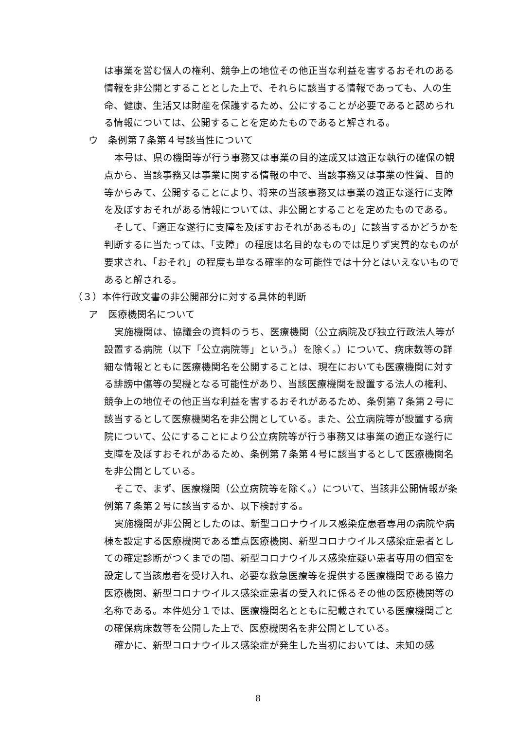は事業を営む個人の権利、競争上の地位その他正当な利益を害するおそれのある情報を非公開とすることとした上で、それらに該当する情報であっても、人の生命、健康、生活又は財産を保護するため、公にすることが必要であると認められる情報については、公開することを定めたものであると解される。
ウ　条例第７条第４号該当性について
本号は、県の機関等が行う事務又は事業の目的達成又は適正な執行の確保の観点から、当該事務又は事業に関する情報の中で、当該事務又は事業の性質、目的等からみて、公開することにより、将来の当該事務又は事業の適正な遂行に支障を及ぼすおそれがある情報については、非公開とすることを定めたものである。
そして、「適正な遂行に支障を及ぼすおそれがあるもの」に該当するかどうかを判断するに当たっては、「支障」の程度は名目的なものでは足りず実質的なものが要求され、「おそれ」の程度も単なる確率的な可能性では十分とはいえないものであると解される。
（３）本件行政文書の非公開部分に対する具体的判断
ア　医療機関名について
実施機関は、協議会の資料のうち、医療機関（公立病院及び独立行政法人等が設置する病院（以下「公立病院等」という。）を除く。）について、病床数等の詳細な情報とともに医療機関名を公開することは、現在においても医療機関に対する誹謗中傷等の契機となる可能性があり、当該医療機関を設置する法人の権利、競争上の地位その他正当な利益を害するおそれがあるため、条例第７条第２号に該当するとして医療機関名を非公開としている。また、公立病院等が設置する病院について、公にすることにより公立病院等が行う事務又は事業の適正な遂行に支障を及ぼすおそれがあるため、条例第７条第４号に該当するとして医療機関名を非公開としている。
そこで、まず、医療機関（公立病院等を除く。）について、当該非公開情報が条例第７条第２号に該当するか、以下検討する。
実施機関が非公開としたのは、新型コロナウイルス感染症患者専用の病院や病棟を設定する医療機関である重点医療機関、新型コロナウイルス感染症患者としての確定診断がつくまでの間、新型コロナウイルス感染症疑い患者専用の個室を設定して当該患者を受け入れ、必要な救急医療等を提供する医療機関である協力医療機関、新型コロナウイルス感染症患者の受入れに係るその他の医療機関等の名称である。本件処分１では、医療機関名とともに記載されている医療機関ごとの確保病床数等を公開した上で、医療機関名を非公開としている。
確かに、新型コロナウイルス感染症が発生した当初においては、未知の感
8